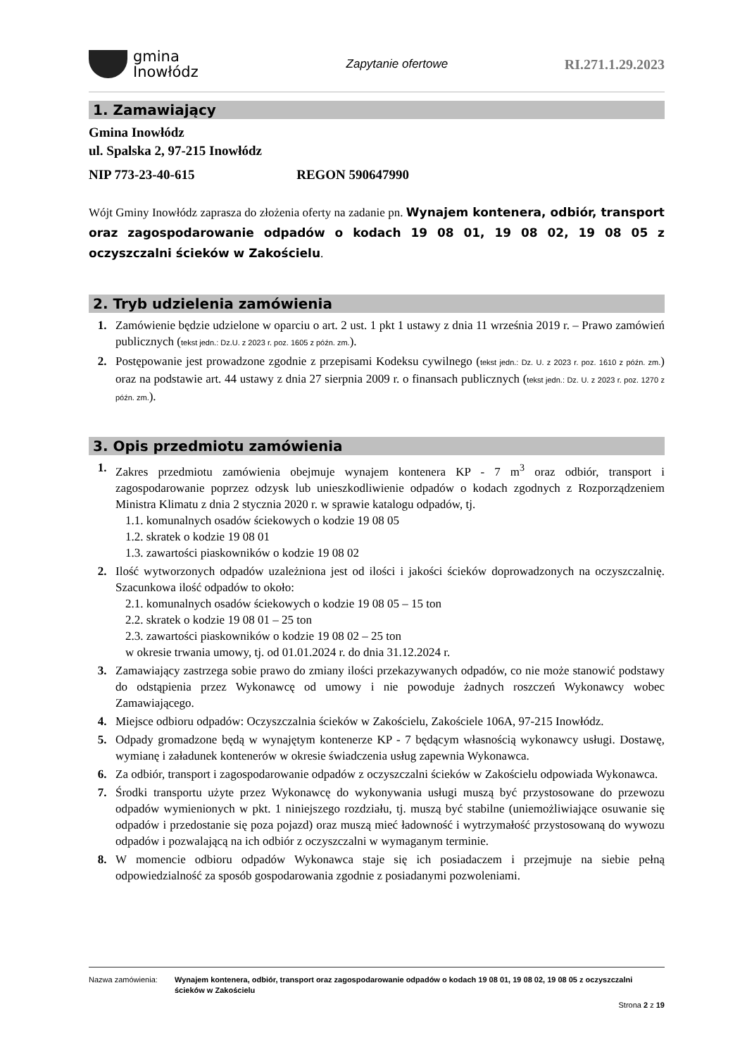gmina
Inowłódz
Zapytanie ofertowe
RI.271.1.29.2023
1. Zamawiający
Gmina Inowłódz
ul. Spalska 2, 97-215 Inowłódz
NIP 773-23-40-615 REGON 590647990
Wójt Gminy Inowłódz zaprasza do złożenia oferty na zadanie pn. Wynajem kontenera, odbiór, transport oraz zagospodarowanie odpadów o kodach 19 08 01, 19 08 02, 19 08 05 z oczyszczalni ścieków w Zakościelu.
2. Tryb udzielenia zamówienia
1. Zamówienie będzie udzielone w oparciu o art. 2 ust. 1 pkt 1 ustawy z dnia 11 września 2019 r. – Prawo zamówień publicznych (tekst jedn.: Dz.U. z 2023 r. poz. 1605 z późn. zm.).
2. Postępowanie jest prowadzone zgodnie z przepisami Kodeksu cywilnego (tekst jedn.: Dz. U. z 2023 r. poz. 1610 z późn. zm.) oraz na podstawie art. 44 ustawy z dnia 27 sierpnia 2009 r. o finansach publicznych (tekst jedn.: Dz. U. z 2023 r. poz. 1270 z późn. zm.).
3. Opis przedmiotu zamówienia
1. Zakres przedmiotu zamówienia obejmuje wynajem kontenera KP - 7 m<sup>3</sup> oraz odbiór, transport i zagospodarowanie poprzez odzysk lub unieszkodliwienie odpadów o kodach zgodnych z Rozporządzeniem Ministra Klimatu z dnia 2 stycznia 2020 r. w sprawie katalogu odpadów, tj.
1.1. komunalnych osadów ściekowych o kodzie 19 08 05
1.2. skratek o kodzie 19 08 01
1.3. zawartości piaskowników o kodzie 19 08 02
2. Ilość wytworzonych odpadów uzależniona jest od ilości i jakości ścieków doprowadzonych na oczyszczalnię. Szacunkowa ilość odpadów to około:
2.1. komunalnych osadów ściekowych o kodzie 19 08 05 – 15 ton
2.2. skratek o kodzie 19 08 01 – 25 ton
2.3. zawartości piaskowników o kodzie 19 08 02 – 25 ton
w okresie trwania umowy, tj. od 01.01.2024 r. do dnia 31.12.2024 r.
3. Zamawiający zastrzega sobie prawo do zmiany ilości przekazywanych odpadów, co nie może stanowić podstawy do odstąpienia przez Wykonawcę od umowy i nie powoduje żadnych roszczeń Wykonawcy wobec Zamawiającego.
4. Miejsce odbioru odpadów: Oczyszczalnia ścieków w Zakościelu, Zakościele 106A, 97-215 Inowłódz.
5. Odpady gromadzone będą w wynajętym kontenerze KP - 7 będącym własnością wykonawcy usługi. Dostawę, wymianę i załadunek kontenerów w okresie świadczenia usług zapewnia Wykonawca.
6. Za odbiór, transport i zagospodarowanie odpadów z oczyszczalni ścieków w Zakościelu odpowiada Wykonawca.
7. Środki transportu użyte przez Wykonawcę do wykonywania usługi muszą być przystosowane do przewozu odpadów wymienionych w pkt. 1 niniejszego rozdziału, tj. muszą być stabilne (uniemożliwiające osuwanie się odpadów i przedostanie się poza pojazd) oraz muszą mieć ładowność i wytrzymałość przystosowaną do wywozu odpadów i pozwalającą na ich odbiór z oczyszczalni w wymaganym terminie.
8. W momencie odbioru odpadów Wykonawca staje się ich posiadaczem i przejmuje na siebie pełną odpowiedzialność za sposób gospodarowania zgodnie z posiadanymi pozwoleniami.
Nazwa zamówienia: Wynajem kontenera, odbiór, transport oraz zagospodarowanie odpadów o kodach 19 08 01, 19 08 02, 19 08 05 z oczyszczalni ścieków w Zakościelu
Strona 2 z 19